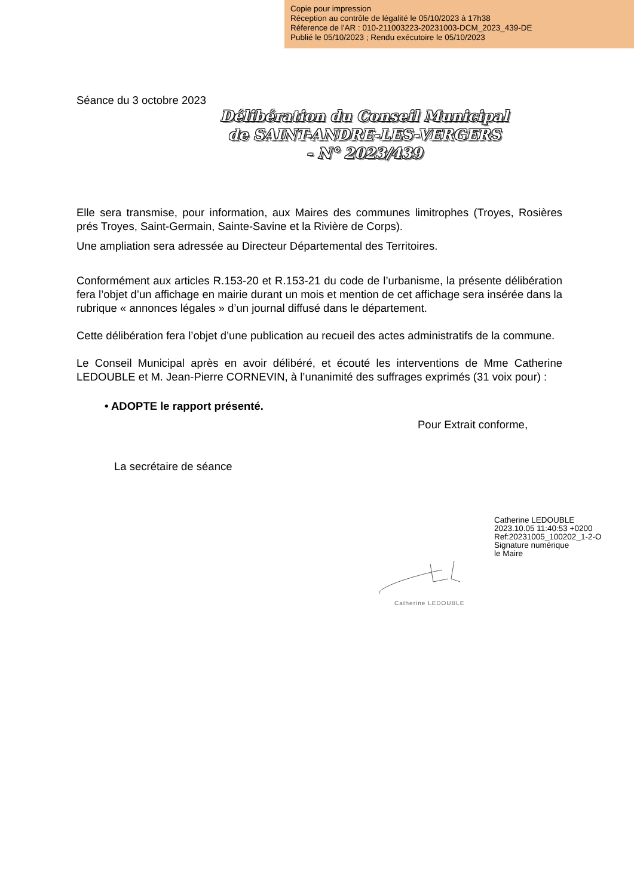Copie pour impression
Réception au contrôle de légalité le 05/10/2023 à 17h38
Réference de l'AR : 010-211003223-20231003-DCM_2023_439-DE
Publié le 05/10/2023 ; Rendu exécutoire le 05/10/2023
Séance du 3 octobre 2023
Délibération du Conseil Municipal
de SAINT-ANDRE-LES-VERGERS
- N° 2023/439
Elle sera transmise, pour information, aux Maires des communes limitrophes (Troyes, Rosières prés Troyes, Saint-Germain, Sainte-Savine et la Rivière de Corps).
Une ampliation sera adressée au Directeur Départemental des Territoires.
Conformément aux articles R.153-20 et R.153-21 du code de l’urbanisme, la présente délibération fera l’objet d’un affichage en mairie durant un mois et mention de cet affichage sera insérée dans la rubrique « annonces légales » d’un journal diffusé dans le département.
Cette délibération fera l’objet d’une publication au recueil des actes administratifs de la commune.
Le Conseil Municipal après en avoir délibéré, et écouté les interventions de Mme Catherine LEDOUBLE et M. Jean-Pierre CORNEVIN, à l’unanimité des suffrages exprimés (31 voix pour) :
• ADOPTE le rapport présenté.
Pour Extrait conforme,
La secrétaire de séance
Catherine LEDOUBLE
2023.10.05 11:40:53 +0200
Ref:20231005_100202_1-2-O
Signature numérique
le Maire
Catherine LEDOUBLE